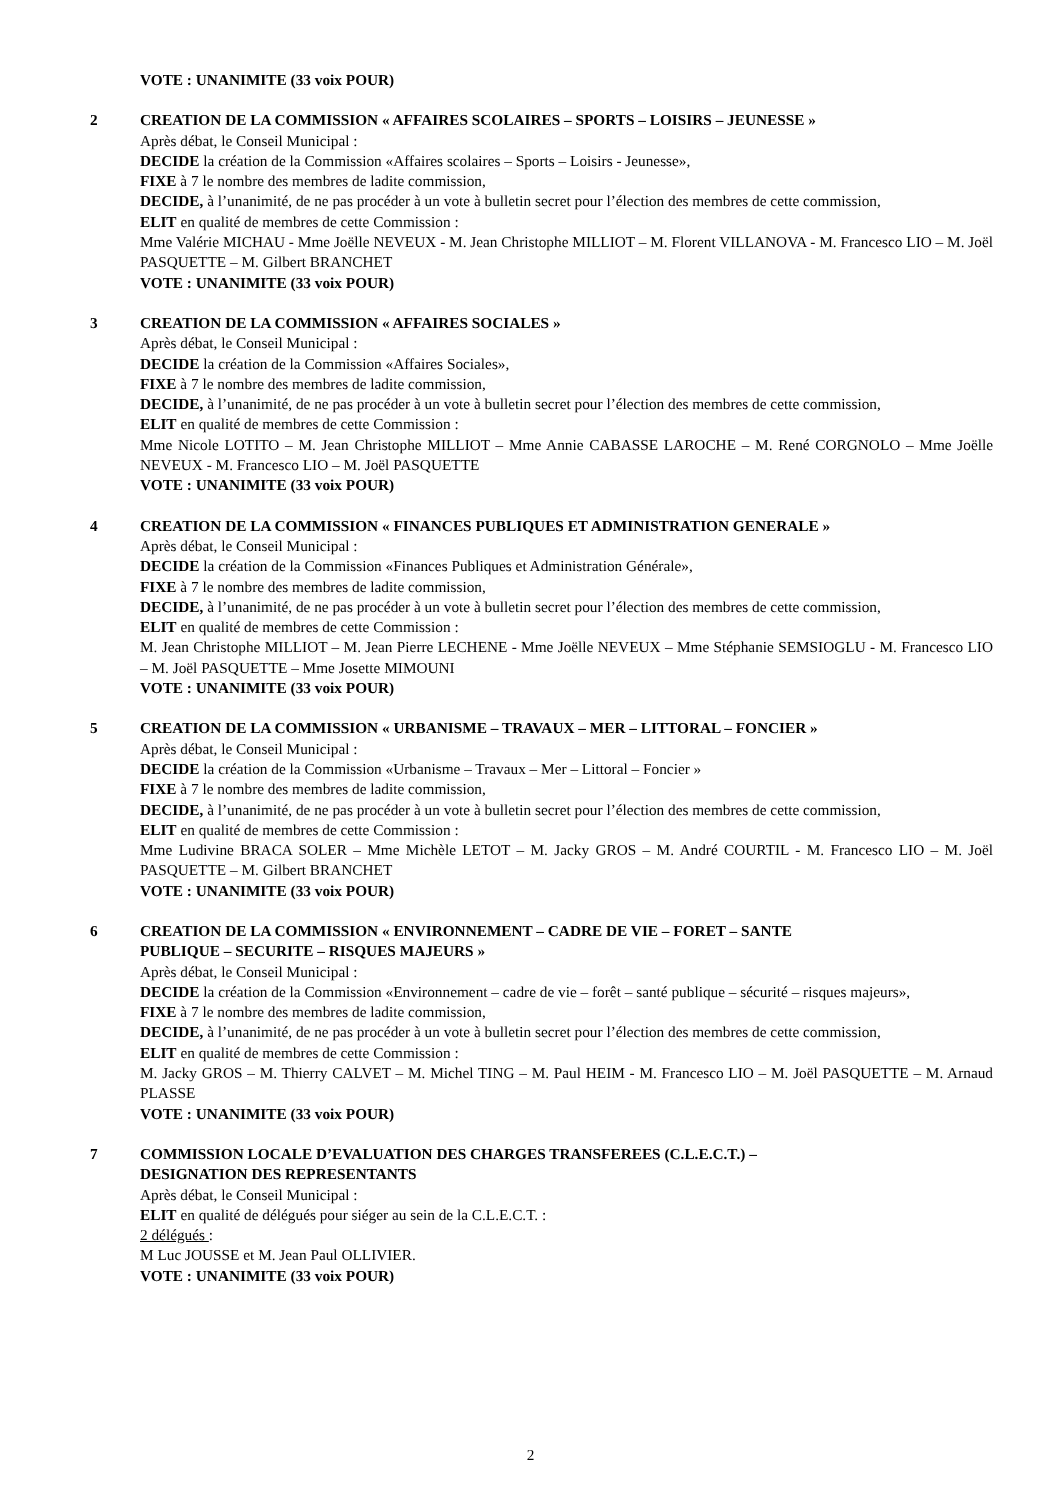VOTE : UNANIMITE (33 voix POUR)
2 CREATION DE LA COMMISSION « AFFAIRES SCOLAIRES – SPORTS – LOISIRS – JEUNESSE »
Après débat, le Conseil Municipal :
DECIDE la création de la Commission «Affaires scolaires – Sports – Loisirs - Jeunesse»,
FIXE à 7 le nombre des membres de ladite commission,
DECIDE, à l’unanimité, de ne pas procéder à un vote à bulletin secret pour l’élection des membres de cette commission,
ELIT en qualité de membres de cette Commission :
Mme Valérie MICHAU - Mme Joëlle NEVEUX - M. Jean Christophe MILLIOT – M. Florent VILLANOVA - M. Francesco LIO – M. Joël PASQUETTE – M. Gilbert BRANCHET
VOTE : UNANIMITE (33 voix POUR)
3 CREATION DE LA COMMISSION « AFFAIRES SOCIALES »
Après débat, le Conseil Municipal :
DECIDE la création de la Commission «Affaires Sociales»,
FIXE à 7 le nombre des membres de ladite commission,
DECIDE, à l’unanimité, de ne pas procéder à un vote à bulletin secret pour l’élection des membres de cette commission,
ELIT en qualité de membres de cette Commission :
Mme Nicole LOTITO – M. Jean Christophe MILLIOT – Mme Annie CABASSE LAROCHE – M. René CORGNOLO – Mme Joëlle NEVEUX - M. Francesco LIO – M. Joël PASQUETTE
VOTE : UNANIMITE (33 voix POUR)
4 CREATION DE LA COMMISSION « FINANCES PUBLIQUES ET ADMINISTRATION GENERALE »
Après débat, le Conseil Municipal :
DECIDE la création de la Commission «Finances Publiques et Administration Générale»,
FIXE à 7 le nombre des membres de ladite commission,
DECIDE, à l’unanimité, de ne pas procéder à un vote à bulletin secret pour l’élection des membres de cette commission,
ELIT en qualité de membres de cette Commission :
M. Jean Christophe MILLIOT – M. Jean Pierre LECHENE - Mme Joëlle NEVEUX – Mme Stéphanie SEMSIOGLU - M. Francesco LIO – M. Joël PASQUETTE – Mme Josette MIMOUNI
VOTE : UNANIMITE (33 voix POUR)
5 CREATION DE LA COMMISSION « URBANISME – TRAVAUX – MER – LITTORAL – FONCIER »
Après débat, le Conseil Municipal :
DECIDE la création de la Commission «Urbanisme – Travaux – Mer – Littoral – Foncier »
FIXE à 7 le nombre des membres de ladite commission,
DECIDE, à l’unanimité, de ne pas procéder à un vote à bulletin secret pour l’élection des membres de cette commission,
ELIT en qualité de membres de cette Commission :
Mme Ludivine BRACA SOLER – Mme Michèle LETOT – M. Jacky GROS – M. André COURTIL - M. Francesco LIO – M. Joël PASQUETTE – M. Gilbert BRANCHET
VOTE : UNANIMITE (33 voix POUR)
6 CREATION DE LA COMMISSION « ENVIRONNEMENT – CADRE DE VIE – FORET – SANTE
PUBLIQUE – SECURITE – RISQUES MAJEURS »
Après débat, le Conseil Municipal :
DECIDE la création de la Commission «Environnement – cadre de vie – forêt – santé publique – sécurité – risques majeurs»,
FIXE à 7 le nombre des membres de ladite commission,
DECIDE, à l’unanimité, de ne pas procéder à un vote à bulletin secret pour l’élection des membres de cette commission,
ELIT en qualité de membres de cette Commission :
M. Jacky GROS – M. Thierry CALVET – M. Michel TING – M. Paul HEIM - M. Francesco LIO – M. Joël PASQUETTE – M. Arnaud PLASSE
VOTE : UNANIMITE (33 voix POUR)
7 COMMISSION LOCALE D’EVALUATION DES CHARGES TRANSFEREES (C.L.E.C.T.) –
DESIGNATION DES REPRESENTANTS
Après débat, le Conseil Municipal :
ELIT en qualité de délégués pour siéger au sein de la C.L.E.C.T. :
2 délégués :
M Luc JOUSSE et M. Jean Paul OLLIVIER.
VOTE : UNANIMITE (33 voix POUR)
2